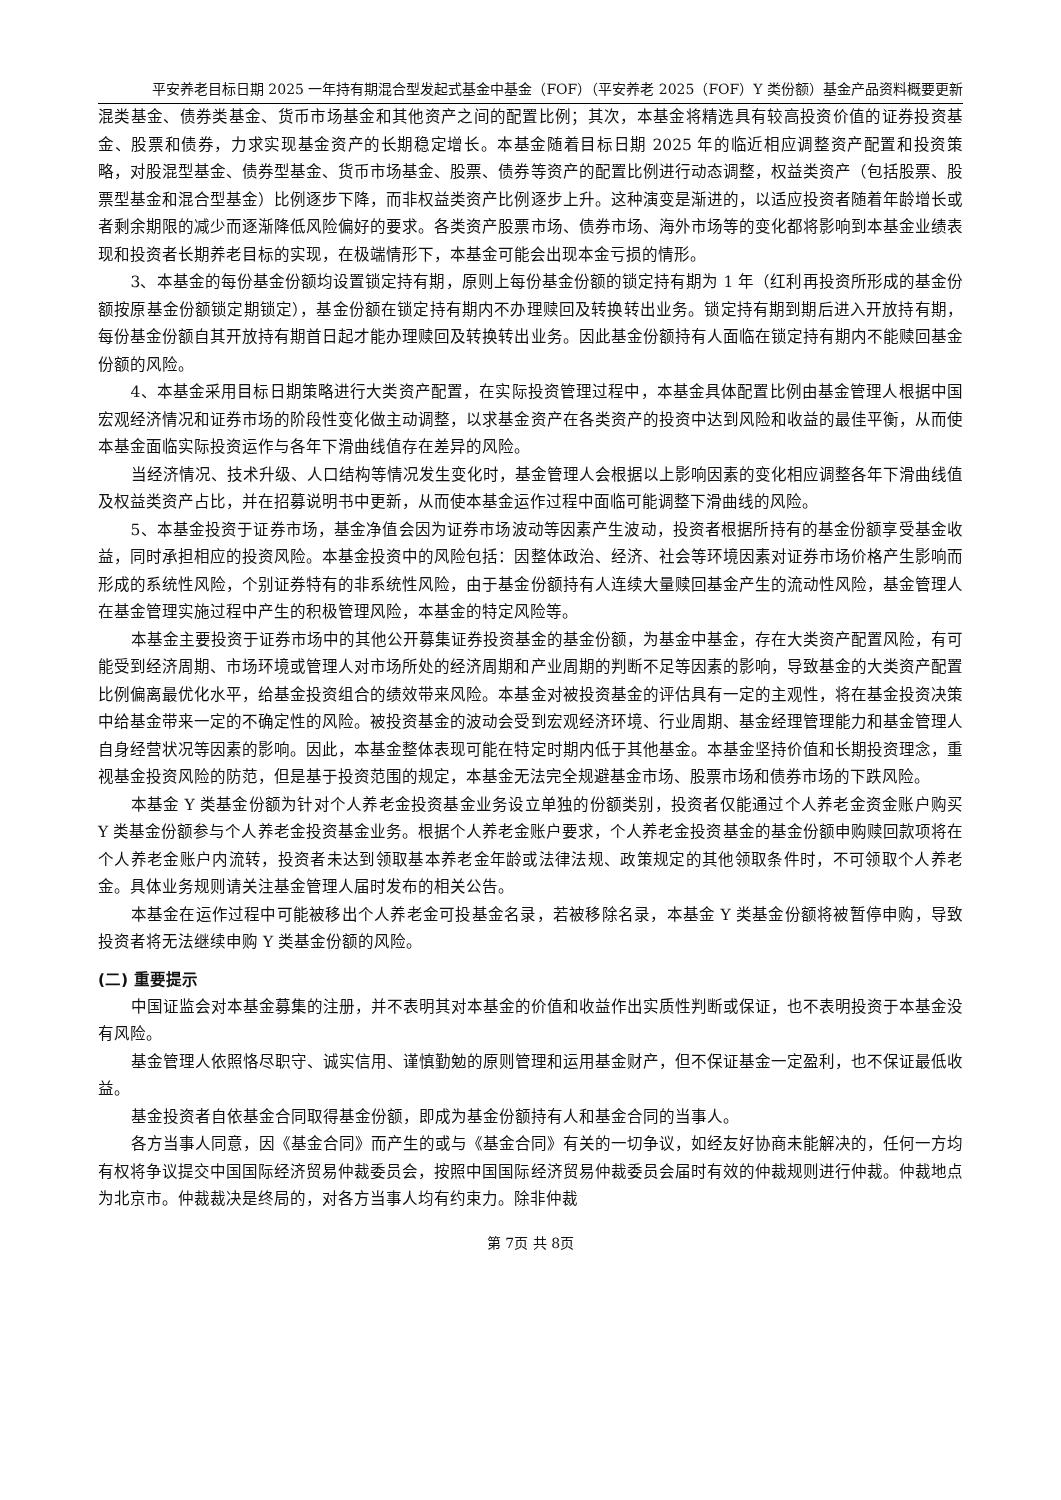平安养老目标日期 2025 一年持有期混合型发起式基金中基金（FOF）（平安养老 2025（FOF）Y 类份额）基金产品资料概要更新
混类基金、债券类基金、货币市场基金和其他资产之间的配置比例；其次，本基金将精选具有较高投资价值的证券投资基金、股票和债券，力求实现基金资产的长期稳定增长。本基金随着目标日期 2025 年的临近相应调整资产配置和投资策略，对股混型基金、债券型基金、货币市场基金、股票、债券等资产的配置比例进行动态调整，权益类资产（包括股票、股票型基金和混合型基金）比例逐步下降，而非权益类资产比例逐步上升。这种演变是渐进的，以适应投资者随着年龄增长或者剩余期限的减少而逐渐降低风险偏好的要求。各类资产股票市场、债券市场、海外市场等的变化都将影响到本基金业绩表现和投资者长期养老目标的实现，在极端情形下，本基金可能会出现本金亏损的情形。
3、本基金的每份基金份额均设置锁定持有期，原则上每份基金份额的锁定持有期为 1 年（红利再投资所形成的基金份额按原基金份额锁定期锁定），基金份额在锁定持有期内不办理赎回及转换转出业务。锁定持有期到期后进入开放持有期，每份基金份额自其开放持有期首日起才能办理赎回及转换转出业务。因此基金份额持有人面临在锁定持有期内不能赎回基金份额的风险。
4、本基金采用目标日期策略进行大类资产配置，在实际投资管理过程中，本基金具体配置比例由基金管理人根据中国宏观经济情况和证券市场的阶段性变化做主动调整，以求基金资产在各类资产的投资中达到风险和收益的最佳平衡，从而使本基金面临实际投资运作与各年下滑曲线值存在差异的风险。
当经济情况、技术升级、人口结构等情况发生变化时，基金管理人会根据以上影响因素的变化相应调整各年下滑曲线值及权益类资产占比，并在招募说明书中更新，从而使本基金运作过程中面临可能调整下滑曲线的风险。
5、本基金投资于证券市场，基金净值会因为证券市场波动等因素产生波动，投资者根据所持有的基金份额享受基金收益，同时承担相应的投资风险。本基金投资中的风险包括：因整体政治、经济、社会等环境因素对证券市场价格产生影响而形成的系统性风险，个别证券特有的非系统性风险，由于基金份额持有人连续大量赎回基金产生的流动性风险，基金管理人在基金管理实施过程中产生的积极管理风险，本基金的特定风险等。
本基金主要投资于证券市场中的其他公开募集证券投资基金的基金份额，为基金中基金，存在大类资产配置风险，有可能受到经济周期、市场环境或管理人对市场所处的经济周期和产业周期的判断不足等因素的影响，导致基金的大类资产配置比例偏离最优化水平，给基金投资组合的绩效带来风险。本基金对被投资基金的评估具有一定的主观性，将在基金投资决策中给基金带来一定的不确定性的风险。被投资基金的波动会受到宏观经济环境、行业周期、基金经理管理能力和基金管理人自身经营状况等因素的影响。因此，本基金整体表现可能在特定时期内低于其他基金。本基金坚持价值和长期投资理念，重视基金投资风险的防范，但是基于投资范围的规定，本基金无法完全规避基金市场、股票市场和债券市场的下跌风险。
本基金 Y 类基金份额为针对个人养老金投资基金业务设立单独的份额类别，投资者仅能通过个人养老金资金账户购买 Y 类基金份额参与个人养老金投资基金业务。根据个人养老金账户要求，个人养老金投资基金的基金份额申购赎回款项将在个人养老金账户内流转，投资者未达到领取基本养老金年龄或法律法规、政策规定的其他领取条件时，不可领取个人养老金。具体业务规则请关注基金管理人届时发布的相关公告。
本基金在运作过程中可能被移出个人养老金可投基金名录，若被移除名录，本基金 Y 类基金份额将被暂停申购，导致投资者将无法继续申购 Y 类基金份额的风险。
(二) 重要提示
中国证监会对本基金募集的注册，并不表明其对本基金的价值和收益作出实质性判断或保证，也不表明投资于本基金没有风险。
基金管理人依照恪尽职守、诚实信用、谨慎勤勉的原则管理和运用基金财产，但不保证基金一定盈利，也不保证最低收益。
基金投资者自依基金合同取得基金份额，即成为基金份额持有人和基金合同的当事人。
各方当事人同意，因《基金合同》而产生的或与《基金合同》有关的一切争议，如经友好协商未能解决的，任何一方均有权将争议提交中国国际经济贸易仲裁委员会，按照中国国际经济贸易仲裁委员会届时有效的仲裁规则进行仲裁。仲裁地点为北京市。仲裁裁决是终局的，对各方当事人均有约束力。除非仲裁
第 7页 共 8页